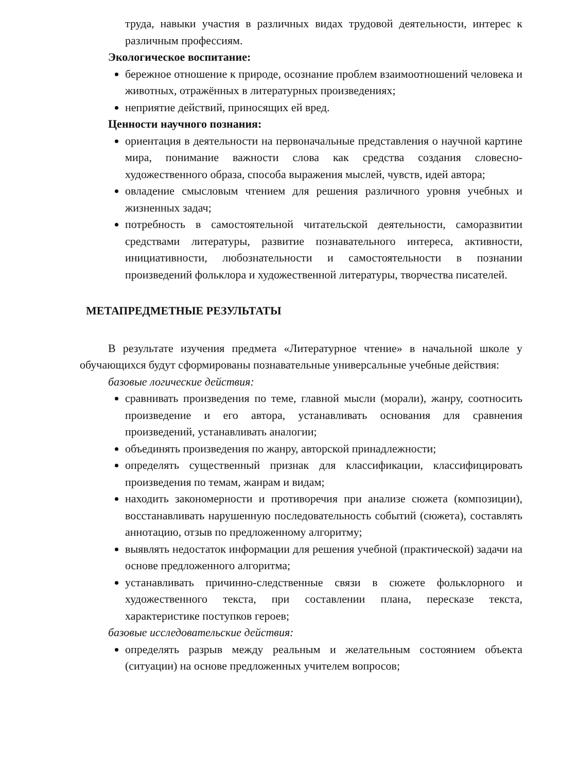труда, навыки участия в различных видах трудовой деятельности, интерес к различным профессиям.
Экологическое воспитание:
бережное отношение к природе, осознание проблем взаимоотношений человека и животных, отражённых в литературных произведениях;
неприятие действий, приносящих ей вред.
Ценности научного познания:
ориентация в деятельности на первоначальные представления о научной картине мира, понимание важности слова как средства создания словесно-художественного образа, способа выражения мыслей, чувств, идей автора;
овладение смысловым чтением для решения различного уровня учебных и жизненных задач;
потребность в самостоятельной читательской деятельности, саморазвитии средствами литературы, развитие познавательного интереса, активности, инициативности, любознательности и самостоятельности в познании произведений фольклора и художественной литературы, творчества писателей.
МЕТАПРЕДМЕТНЫЕ РЕЗУЛЬТАТЫ
В результате изучения предмета «Литературное чтение» в начальной школе у обучающихся будут сформированы познавательные универсальные учебные действия:
базовые логические действия:
сравнивать произведения по теме, главной мысли (морали), жанру, соотносить произведение и его автора, устанавливать основания для сравнения произведений, устанавливать аналогии;
объединять произведения по жанру, авторской принадлежности;
определять существенный признак для классификации, классифицировать произведения по темам, жанрам и видам;
находить закономерности и противоречия при анализе сюжета (композиции), восстанавливать нарушенную последовательность событий (сюжета), составлять аннотацию, отзыв по предложенному алгоритму;
выявлять недостаток информации для решения учебной (практической) задачи на основе предложенного алгоритма;
устанавливать причинно-следственные связи в сюжете фольклорного и художественного текста, при составлении плана, пересказе текста, характеристике поступков героев;
базовые исследовательские действия:
определять разрыв между реальным и желательным состоянием объекта (ситуации) на основе предложенных учителем вопросов;